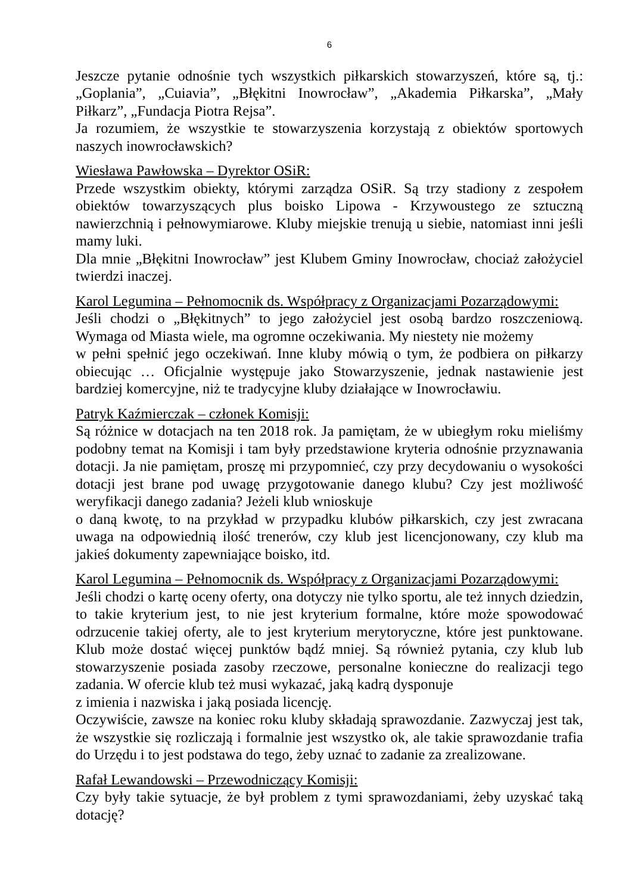6
Jeszcze pytanie odnośnie tych wszystkich piłkarskich stowarzyszeń, które są, tj.: „Goplania”, „Cuiavia”, „Błękitni Inowrocław”, „Akademia Piłkarska”, „Mały Piłkarz”, „Fundacja Piotra Rejsa”.
Ja rozumiem, że wszystkie te stowarzyszenia korzystają z obiektów sportowych naszych inowrocławskich?
Wiesława Pawłowska – Dyrektor OSiR:
Przede wszystkim obiekty, którymi zarządza OSiR. Są trzy stadiony z zespołem obiektów towarzyszących plus boisko Lipowa - Krzywoustego ze sztuczną nawierzchnią i pełnowymiarowe. Kluby miejskie trenują u siebie, natomiast inni jeśli mamy luki.
Dla mnie „Błękitni Inowrocław” jest Klubem Gminy Inowrocław, chociaż założyciel twierdzi inaczej.
Karol Legumina – Pełnomocnik ds. Współpracy z Organizacjami Pozarządowymi:
Jeśli chodzi o „Błękitnych” to jego założyciel jest osobą bardzo roszczeniową. Wymaga od Miasta wiele, ma ogromne oczekiwania. My niestety nie możemy
w pełni spełnić jego oczekiwań. Inne kluby mówią o tym, że podbiera on piłkarzy obiecując … Oficjalnie występuje jako Stowarzyszenie, jednak nastawienie jest bardziej komercyjne, niż te tradycyjne kluby działające w Inowrocławiu.
Patryk Kaźmierczak – członek Komisji:
Są różnice w dotacjach na ten 2018 rok. Ja pamiętam, że w ubiegłym roku mieliśmy podobny temat na Komisji i tam były przedstawione kryteria odnośnie przyznawania dotacji. Ja nie pamiętam, proszę mi przypomnieć, czy przy decydowaniu o wysokości dotacji jest brane pod uwagę przygotowanie danego klubu? Czy jest możliwość weryfikacji danego zadania? Jeżeli klub wnioskuje
o daną kwotę, to na przykład w przypadku klubów piłkarskich, czy jest zwracana uwaga na odpowiednią ilość trenerów, czy klub jest licencjonowany, czy klub ma jakieś dokumenty zapewniające boisko, itd.
Karol Legumina – Pełnomocnik ds. Współpracy z Organizacjami Pozarządowymi:
Jeśli chodzi o kartę oceny oferty, ona dotyczy nie tylko sportu, ale też innych dziedzin, to takie kryterium jest, to nie jest kryterium formalne, które może spowodować odrzucenie takiej oferty, ale to jest kryterium merytoryczne, które jest punktowane. Klub może dostać więcej punktów bądź mniej. Są również pytania, czy klub lub stowarzyszenie posiada zasoby rzeczowe, personalne konieczne do realizacji tego zadania. W ofercie klub też musi wykazać, jaką kadrą dysponuje
z imienia i nazwiska i jaką posiada licencję.
Oczywiście, zawsze na koniec roku kluby składają sprawozdanie. Zazwyczaj jest tak, że wszystkie się rozliczają i formalnie jest wszystko ok, ale takie sprawozdanie trafia do Urzędu i to jest podstawa do tego, żeby uznać to zadanie za zrealizowane.
Rafał Lewandowski – Przewodniczący Komisji:
Czy były takie sytuacje, że był problem z tymi sprawozdaniami, żeby uzyskać taką dotację?